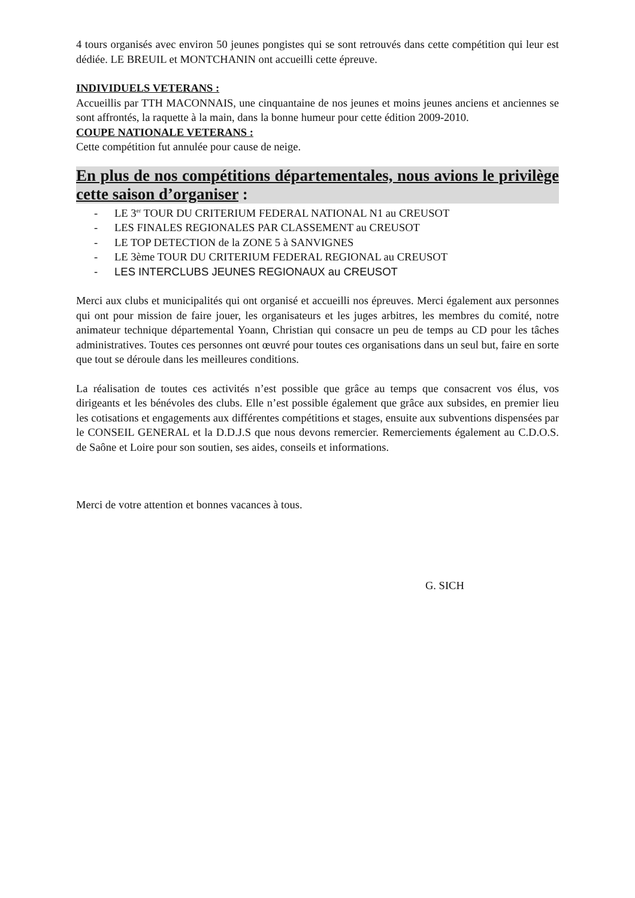4 tours organisés avec environ 50 jeunes pongistes qui se sont retrouvés dans cette compétition qui leur est dédiée. LE BREUIL et MONTCHANIN ont accueilli cette épreuve.
INDIVIDUELS VETERANS :
Accueillis par TTH MACONNAIS, une cinquantaine de nos jeunes et moins jeunes anciens et anciennes se sont affrontés, la raquette à la main, dans la bonne humeur pour cette édition 2009-2010.
COUPE NATIONALE VETERANS :
Cette compétition fut annulée pour cause de neige.
En plus de nos compétitions départementales, nous avions le privilège cette saison d’organiser :
- LE 3<sup>er</sup> TOUR DU CRITERIUM FEDERAL NATIONAL N1 au CREUSOT
- LES FINALES REGIONALES PAR CLASSEMENT au CREUSOT
- LE TOP DETECTION de la ZONE 5 à SANVIGNES
- LE 3ème TOUR DU CRITERIUM FEDERAL REGIONAL au CREUSOT
- LES INTERCLUBS JEUNES REGIONAUX au CREUSOT
Merci aux clubs et municipalités qui ont organisé et accueilli nos épreuves. Merci également aux personnes qui ont pour mission de faire jouer, les organisateurs et les juges arbitres, les membres du comité, notre animateur technique départemental Yoann, Christian qui consacre un peu de temps au CD pour les tâches administratives. Toutes ces personnes ont œuvré pour toutes ces organisations dans un seul but, faire en sorte que tout se déroule dans les meilleures conditions.
La réalisation de toutes ces activités n’est possible que grâce au temps que consacrent vos élus, vos dirigeants et les bénévoles des clubs. Elle n’est possible également que grâce aux subsides, en premier lieu les cotisations et engagements aux différentes compétitions et stages, ensuite aux subventions dispensées par le CONSEIL GENERAL et la D.D.J.S que nous devons remercier. Remerciements également au C.D.O.S. de Saône et Loire pour son soutien, ses aides, conseils et informations.
Merci de votre attention et bonnes vacances à tous.
G. SICH